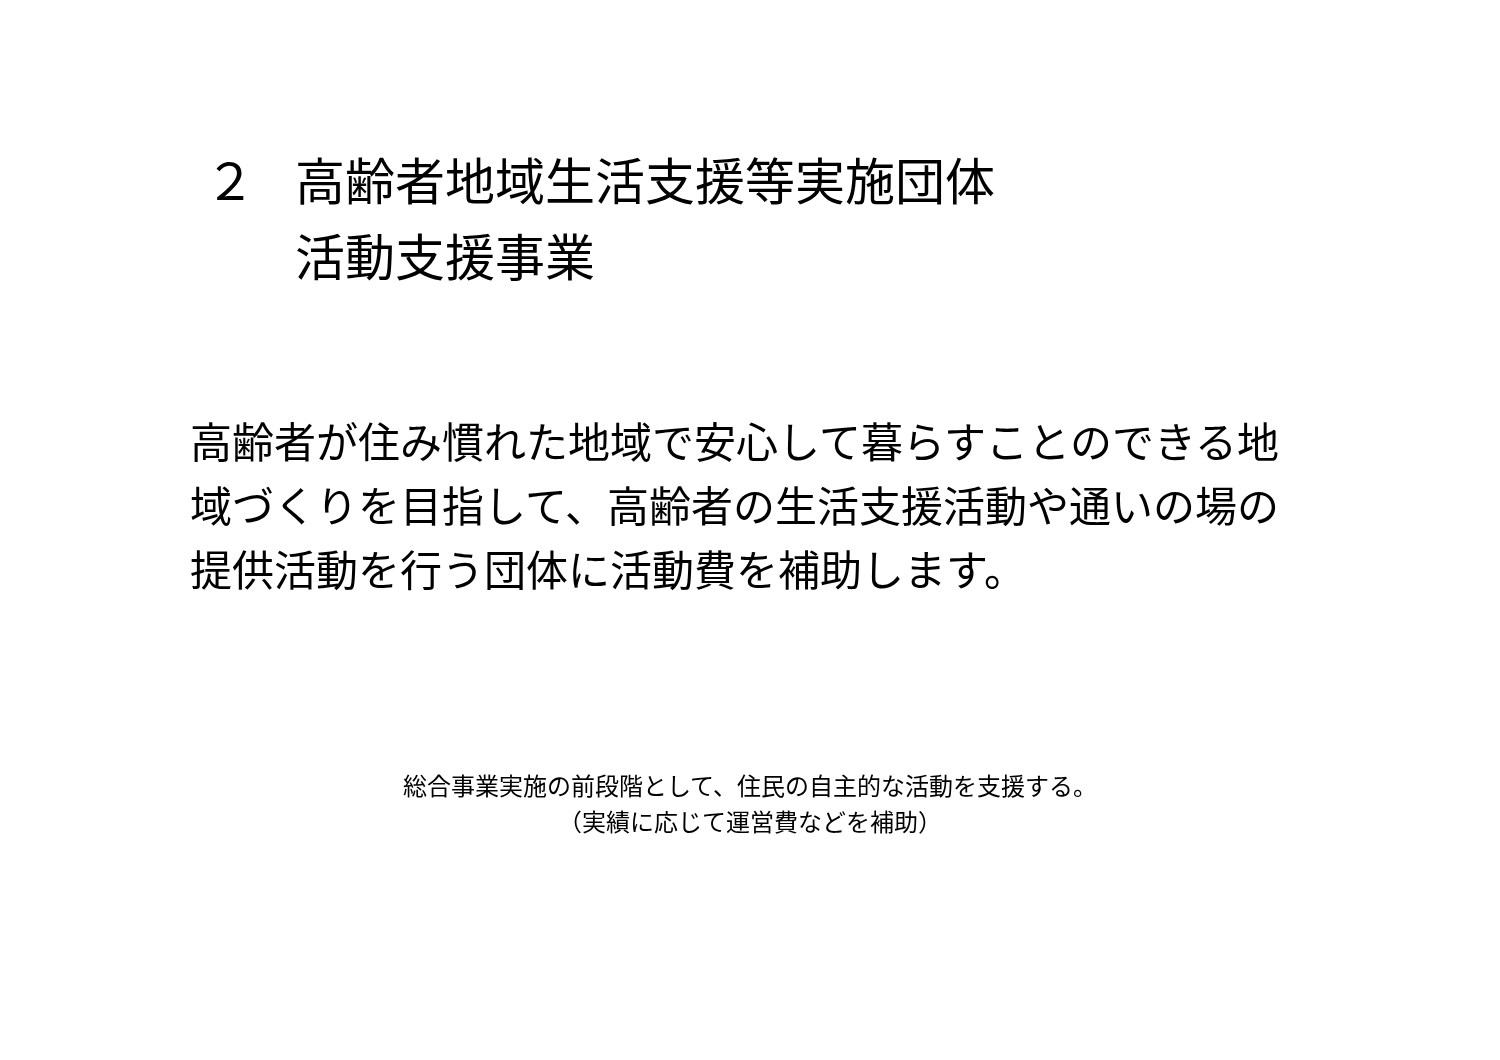２ 高齢者地域生活支援等実施団体
活動支援事業
高齢者が住み慣れた地域で安心して暮らすことのできる地域づくりを目指して、高齢者の生活支援活動や通いの場の提供活動を行う団体に活動費を補助します。
総合事業実施の前段階として、住民の自主的な活動を支援する。
（実績に応じて運営費などを補助）